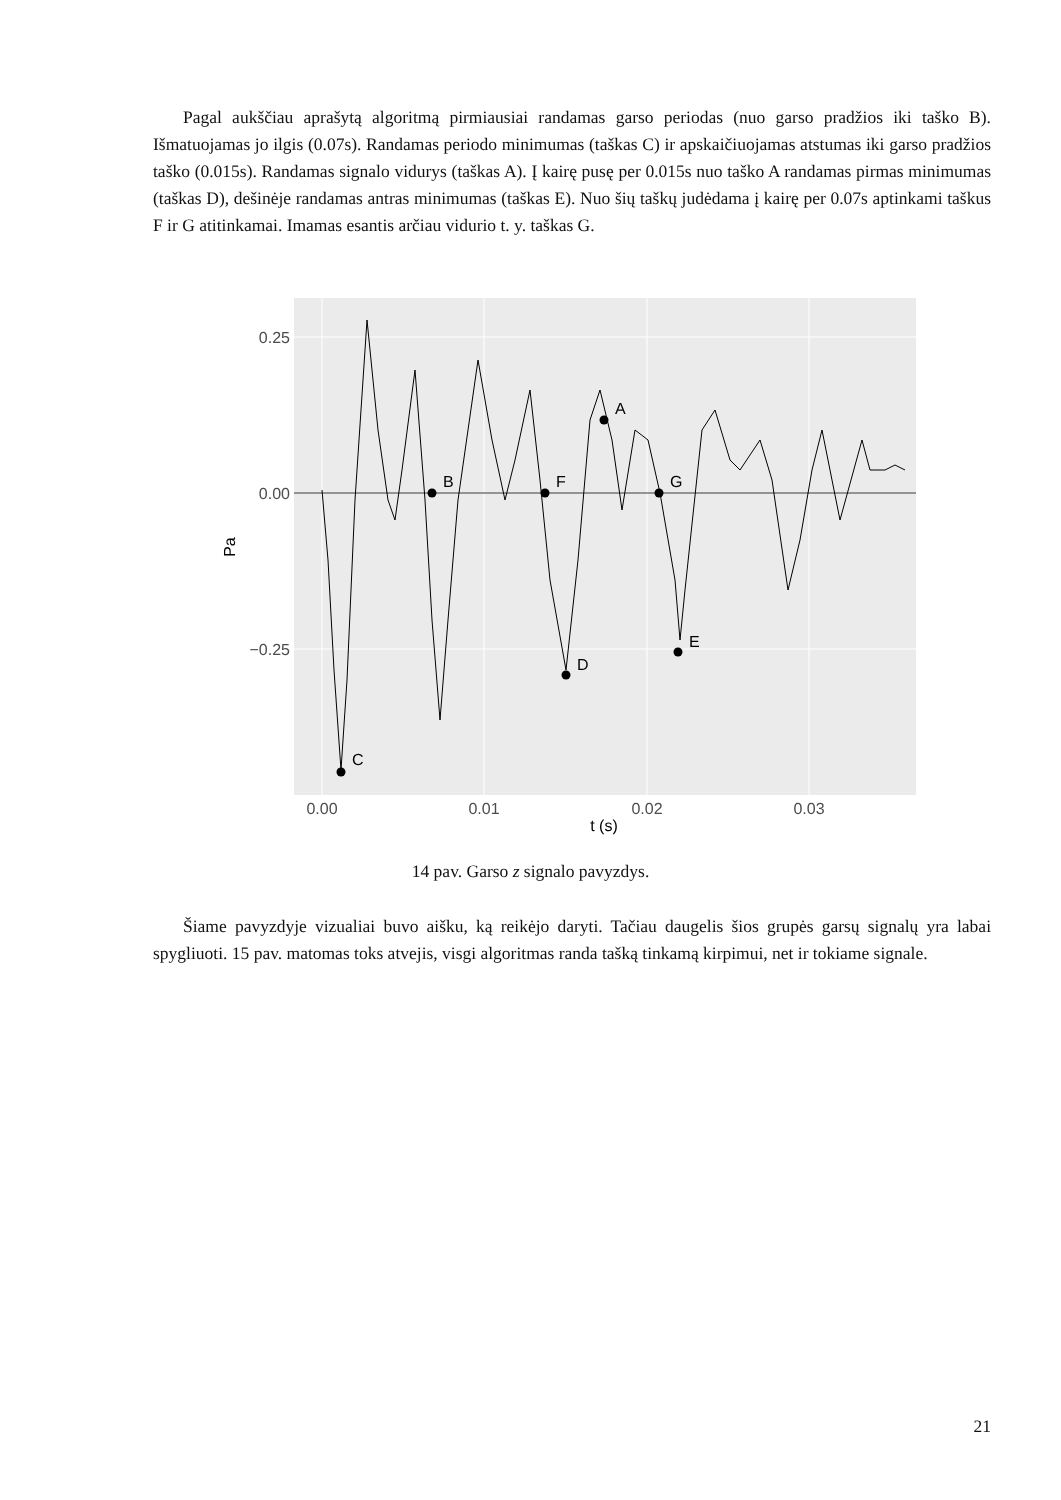Pagal aukščiau aprašytą algoritmą pirmiausiai randamas garso periodas (nuo garso pradžios iki taško B). Išmatuojamas jo ilgis (0.07s). Randamas periodo minimumas (taškas C) ir apskaičiuojamas atstumas iki garso pradžios taško (0.015s). Randamas signalo vidurys (taškas A). Į kairę pusę per 0.015s nuo taško A randamas pirmas minimumas (taškas D), dešinėje randamas antras minimumas (taškas E). Nuo šių taškų judėdama į kairę per 0.07s aptinkami taškus F ir G atitinkamai. Imamas esantis arčiau vidurio t. y. taškas G.
C
B
F
D
A
G
E
0.25
0.00
−0.25
0.00
0.01
0.02
0.03
t (s)
Pa
14 pav. Garso z signalo pavyzdys.
Šiame pavyzdyje vizualiai buvo aišku, ką reikėjo daryti. Tačiau daugelis šios grupės garsų signalų yra labai spygliuoti. 15 pav. matomas toks atvejis, visgi algoritmas randa tašką tinkamą kirpimui, net ir tokiame signale.
21